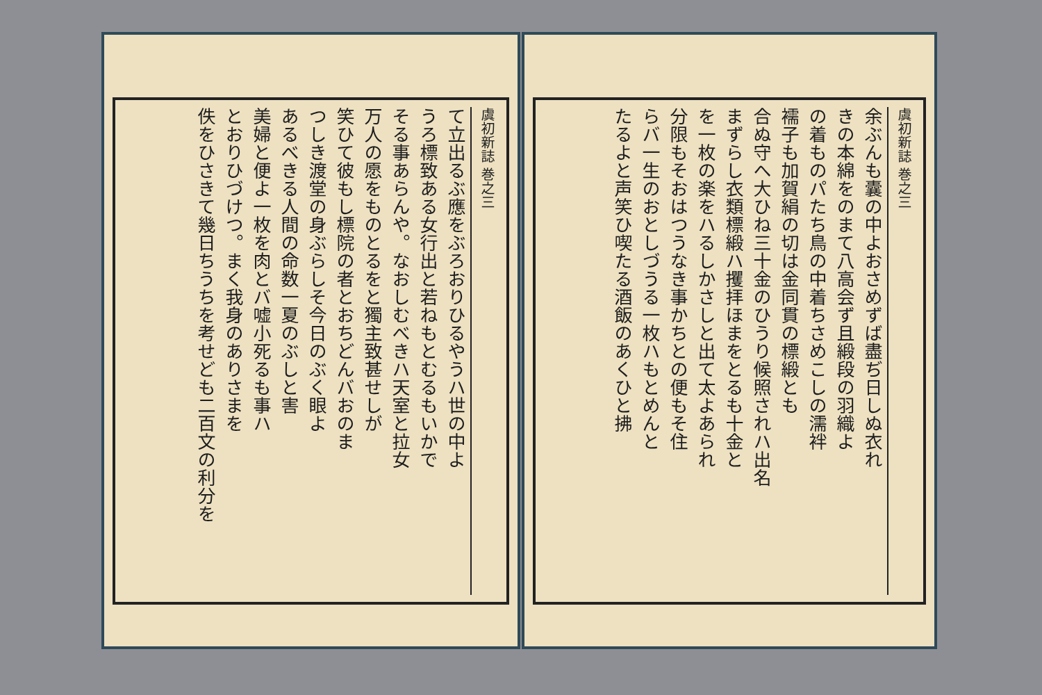虞初新誌 巻之三
余ぶんも囊の中よおさめずば盡ぢ日しぬ衣れ
きの本綿をのまて八高会ず且緞段の羽織よ
の着ものパたち鳥の中着ちさめこしの濡袢
襦子も加賀絹の切は金同貫の標緞とも
合ぬ守へ大ひね三十金のひうり候照されハ出名
まずらし衣類標緞ハ攫拝ほまをとるも十金と
を一枚の楽をハるしかさしと出て太よあられ
分限もそおはつうなき事かちとの便もそ住
らバ一生のおとしづうる一枚ハもとめんと
たるよと声笑ひ喫たる酒飯のあくひと拂
虞初新誌 巻之三
て立出るぶ應をぶろおりひるやうハ世の中よ
うろ標致ある女行出と若ねもとむるもいかで
そる事あらんや。なおしむべきハ天室と拉女
万人の愿をものとるをと獨主致甚せしが
笑ひて彼もし標院の者とおちどんバおのま
つしき渡堂の身ぶらしそ今日のぶく眼よ
あるべきる人間の命数一夏のぶしと害
美婦と便よ一枚を肉とバ嘘小死るも事ハ
とおりひづけつ。まく我身のありさまを
佚をひさきて幾日ちうちを考せども二百文の利分を